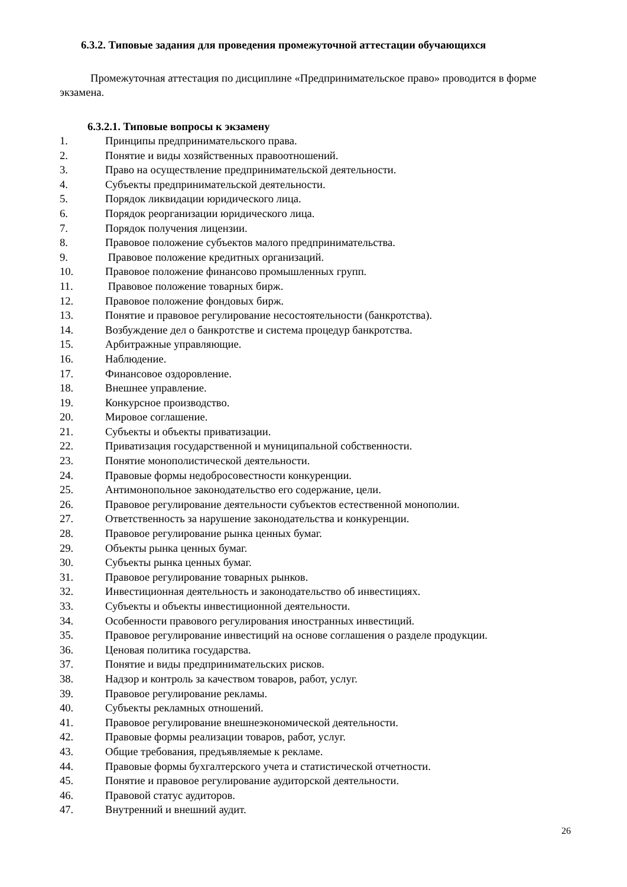6.3.2. Типовые задания для проведения промежуточной аттестации обучающихся
Промежуточная аттестация по дисциплине «Предпринимательское право» проводится в форме экзамена.
6.3.2.1. Типовые вопросы к экзамену
1. Принципы предпринимательского права.
2. Понятие и виды хозяйственных правоотношений.
3. Право на осуществление предпринимательской деятельности.
4. Субъекты предпринимательской деятельности.
5. Порядок ликвидации юридического лица.
6. Порядок реорганизации юридического лица.
7. Порядок получения лицензии.
8. Правовое положение субъектов малого предпринимательства.
9. Правовое положение кредитных организаций.
10. Правовое положение финансово промышленных групп.
11. Правовое положение товарных бирж.
12. Правовое положение фондовых бирж.
13. Понятие и правовое регулирование несостоятельности (банкротства).
14. Возбуждение дел о банкротстве и система процедур банкротства.
15. Арбитражные управляющие.
16. Наблюдение.
17. Финансовое оздоровление.
18. Внешнее управление.
19. Конкурсное производство.
20. Мировое соглашение.
21. Субъекты и объекты приватизации.
22. Приватизация государственной и муниципальной собственности.
23. Понятие монополистической деятельности.
24. Правовые формы недобросовестности конкуренции.
25. Антимонопольное законодательство его содержание, цели.
26. Правовое регулирование деятельности субъектов естественной монополии.
27. Ответственность за нарушение законодательства и конкуренции.
28. Правовое регулирование рынка ценных бумаг.
29. Объекты рынка ценных бумаг.
30. Субъекты рынка ценных бумаг.
31. Правовое регулирование товарных рынков.
32. Инвестиционная деятельность и законодательство об инвестициях.
33. Субъекты и объекты инвестиционной деятельности.
34. Особенности правового регулирования иностранных инвестиций.
35. Правовое регулирование инвестиций на основе соглашения о разделе продукции.
36. Ценовая политика государства.
37. Понятие и виды предпринимательских рисков.
38. Надзор и контроль за качеством товаров, работ, услуг.
39. Правовое регулирование рекламы.
40. Субъекты рекламных отношений.
41. Правовое регулирование внешнеэкономической деятельности.
42. Правовые формы реализации товаров, работ, услуг.
43. Общие требования, предъявляемые к рекламе.
44. Правовые формы бухгалтерского учета и статистической отчетности.
45. Понятие и правовое регулирование аудиторской деятельности.
46. Правовой статус аудиторов.
47. Внутренний и внешний аудит.
26